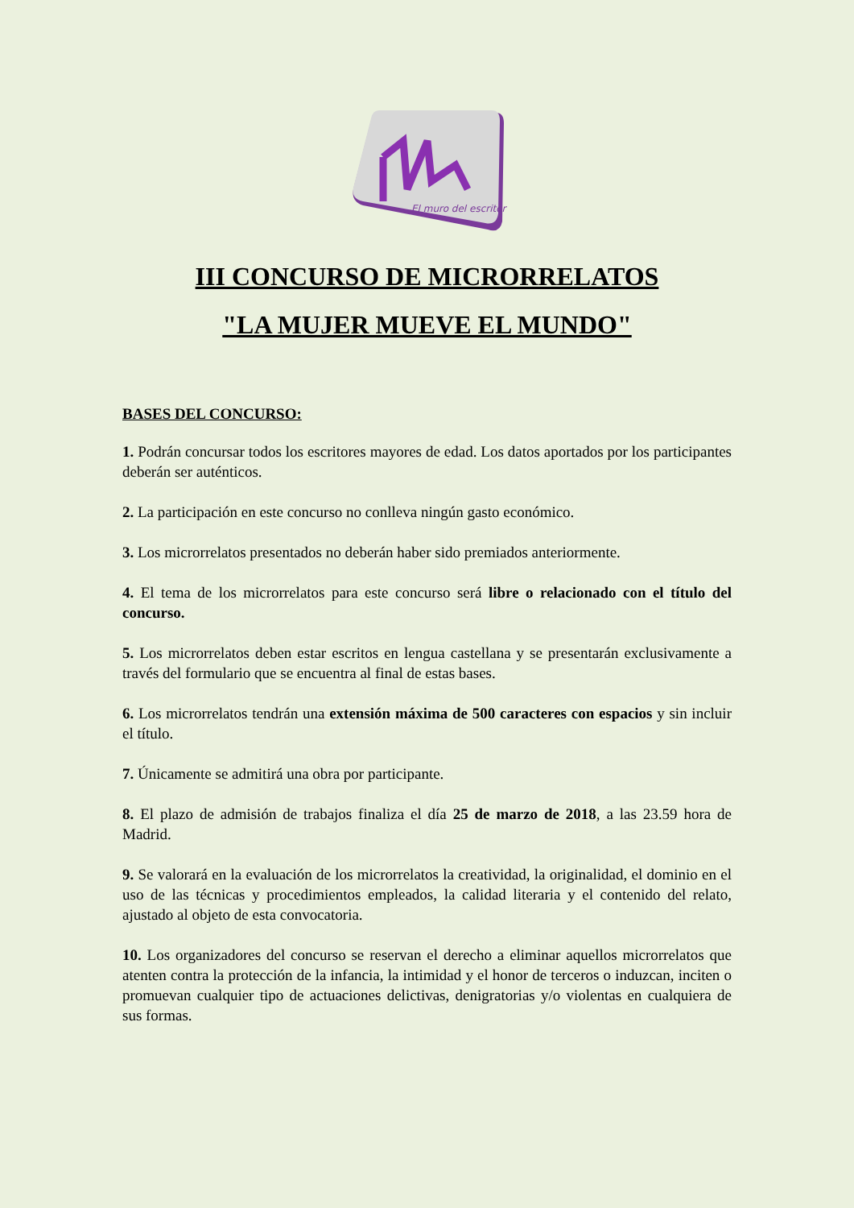El muro del escritor
III CONCURSO DE MICRORRELATOS
"LA MUJER MUEVE EL MUNDO"
BASES DEL CONCURSO:
1. Podrán concursar todos los escritores mayores de edad. Los datos aportados por los participantes deberán ser auténticos.
2. La participación en este concurso no conlleva ningún gasto económico.
3. Los microrrelatos presentados no deberán haber sido premiados anteriormente.
4. El tema de los microrrelatos para este concurso será libre o relacionado con el título del concurso.
5. Los microrrelatos deben estar escritos en lengua castellana y se presentarán exclusivamente a través del formulario que se encuentra al final de estas bases.
6. Los microrrelatos tendrán una extensión máxima de 500 caracteres con espacios y sin incluir el título.
7. Únicamente se admitirá una obra por participante.
8. El plazo de admisión de trabajos finaliza el día 25 de marzo de 2018, a las 23.59 hora de Madrid.
9. Se valorará en la evaluación de los microrrelatos la creatividad, la originalidad, el dominio en el uso de las técnicas y procedimientos empleados, la calidad literaria y el contenido del relato, ajustado al objeto de esta convocatoria.
10. Los organizadores del concurso se reservan el derecho a eliminar aquellos microrrelatos que atenten contra la protección de la infancia, la intimidad y el honor de terceros o induzcan, inciten o promuevan cualquier tipo de actuaciones delictivas, denigratorias y/o violentas en cualquiera de sus formas.